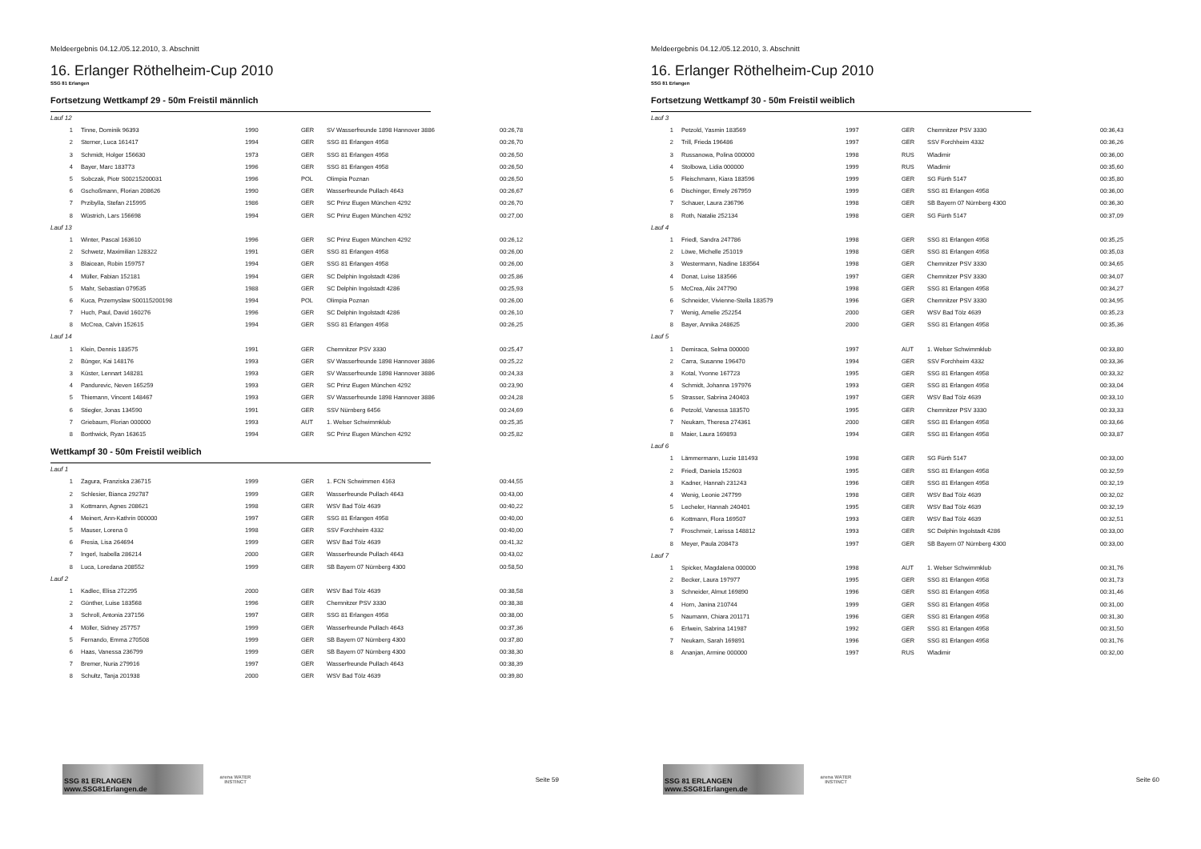Meldeergebnis 04.12./05.12.2010, 3. Abschnitt
16. Erlanger Röthelheim-Cup 2010
SSG 81 Erlangen
Fortsetzung Wettkampf 29 - 50m Freistil männlich
| Lauf 12 | | | | | |
| 1 | Tinne, Dominik 96393 | 1990 | GER | SV Wasserfreunde 1898 Hannover 3886 | 00:26,78 |
| 2 | Sterner, Luca 161417 | 1994 | GER | SSG 81 Erlangen 4958 | 00:26,70 |
| 3 | Schmidt, Holger 156630 | 1973 | GER | SSG 81 Erlangen 4958 | 00:26,50 |
| 4 | Bayer, Marc 183773 | 1996 | GER | SSG 81 Erlangen 4958 | 00:26,50 |
| 5 | Sobczak, Piotr S00215200031 | 1996 | POL | Olimpia Poznan | 00:26,50 |
| 6 | Gschoßmann, Florian 208626 | 1990 | GER | Wasserfreunde Pullach 4643 | 00:26,67 |
| 7 | Przibylla, Stefan 215995 | 1986 | GER | SC Prinz Eugen München 4292 | 00:26,70 |
| 8 | Wüstrich, Lars 156698 | 1994 | GER | SC Prinz Eugen München 4292 | 00:27,00 |
| Lauf 13 | | | | | |
| 1 | Winter, Pascal 163610 | 1996 | GER | SC Prinz Eugen München 4292 | 00:26,12 |
| 2 | Schwetz, Maximilian 128322 | 1991 | GER | SSG 81 Erlangen 4958 | 00:26,00 |
| 3 | Blaicean, Robin 159757 | 1994 | GER | SSG 81 Erlangen 4958 | 00:26,00 |
| 4 | Müller, Fabian 152181 | 1994 | GER | SC Delphin Ingolstadt 4286 | 00:25,86 |
| 5 | Mahr, Sebastian 079535 | 1988 | GER | SC Delphin Ingolstadt 4286 | 00:25,93 |
| 6 | Kuca, Przemyslaw S00115200198 | 1994 | POL | Olimpia Poznan | 00:26,00 |
| 7 | Huch, Paul, David 160276 | 1996 | GER | SC Delphin Ingolstadt 4286 | 00:26,10 |
| 8 | McCrea, Calvin 152615 | 1994 | GER | SSG 81 Erlangen 4958 | 00:26,25 |
| Lauf 14 | | | | | |
| 1 | Klein, Dennis 183575 | 1991 | GER | Chemnitzer PSV 3330 | 00:25,47 |
| 2 | Bünger, Kai 148176 | 1993 | GER | SV Wasserfreunde 1898 Hannover 3886 | 00:25,22 |
| 3 | Küster, Lennart 148281 | 1993 | GER | SV Wasserfreunde 1898 Hannover 3886 | 00:24,33 |
| 4 | Pandurevic, Neven 165259 | 1993 | GER | SC Prinz Eugen München 4292 | 00:23,90 |
| 5 | Thiemann, Vincent 148467 | 1993 | GER | SV Wasserfreunde 1898 Hannover 3886 | 00:24,28 |
| 6 | Stiegler, Jonas 134590 | 1991 | GER | SSV Nürnberg 6456 | 00:24,69 |
| 7 | Griebaum, Florian 000000 | 1993 | AUT | 1. Welser Schwimmklub | 00:25,35 |
| 8 | Borthwick, Ryan 163615 | 1994 | GER | SC Prinz Eugen München 4292 | 00:25,82 |
Wettkampf 30 - 50m Freistil weiblich
| Lauf 1 | | | | | |
| 1 | Zagura, Franziska 236715 | 1999 | GER | 1. FCN Schwimmen 4163 | 00:44,55 |
| 2 | Schlesier, Bianca 292787 | 1999 | GER | Wasserfreunde Pullach 4643 | 00:43,00 |
| 3 | Kottmann, Agnes 208621 | 1998 | GER | WSV Bad Tölz 4639 | 00:40,22 |
| 4 | Meinert, Ann-Kathrin 000000 | 1997 | GER | SSG 81 Erlangen 4958 | 00:40,00 |
| 5 | Mauser, Lorena 0 | 1998 | GER | SSV Forchheim 4332 | 00:40,00 |
| 6 | Fresia, Lisa 264694 | 1999 | GER | WSV Bad Tölz 4639 | 00:41,32 |
| 7 | Ingerl, Isabella 286214 | 2000 | GER | Wasserfreunde Pullach 4643 | 00:43,02 |
| 8 | Luca, Loredana 208552 | 1999 | GER | SB Bayern 07 Nürnberg 4300 | 00:58,50 |
| Lauf 2 | | | | | |
| 1 | Kadlec, Elisa 272295 | 2000 | GER | WSV Bad Tölz 4639 | 00:38,58 |
| 2 | Günther, Luise 183568 | 1996 | GER | Chemnitzer PSV 3330 | 00:38,38 |
| 3 | Schroll, Antonia 237156 | 1997 | GER | SSG 81 Erlangen 4958 | 00:38,00 |
| 4 | Möller, Sidney 257757 | 1999 | GER | Wasserfreunde Pullach 4643 | 00:37,36 |
| 5 | Fernando, Emma 270508 | 1999 | GER | SB Bayern 07 Nürnberg 4300 | 00:37,80 |
| 6 | Haas, Vanessa 236799 | 1999 | GER | SB Bayern 07 Nürnberg 4300 | 00:38,30 |
| 7 | Bremer, Nuria 279916 | 1997 | GER | Wasserfreunde Pullach 4643 | 00:38,39 |
| 8 | Schultz, Tanja 201938 | 2000 | GER | WSV Bad Tölz 4639 | 00:39,80 |
SSG 81 ERLANGEN www.SSG81Erlangen.de
arena WATER INSTINCT
Seite 59
Meldeergebnis 04.12./05.12.2010, 3. Abschnitt
16. Erlanger Röthelheim-Cup 2010
SSG 81 Erlangen
Fortsetzung Wettkampf 30 - 50m Freistil weiblich
| Lauf 3 | | | | | |
| 1 | Petzold, Yasmin 183569 | 1997 | GER | Chemnitzer PSV 3330 | 00:36,43 |
| 2 | Trill, Frieda 196486 | 1997 | GER | SSV Forchheim 4332 | 00:36,26 |
| 3 | Russanowa, Polina 000000 | 1998 | RUS | Wladimir | 00:36,00 |
| 4 | Stolbowa, Lidia 000000 | 1999 | RUS | Wladimir | 00:35,60 |
| 5 | Fleischmann, Kiara 183596 | 1999 | GER | SG Fürth 5147 | 00:35,80 |
| 6 | Dischinger, Emely 267959 | 1999 | GER | SSG 81 Erlangen 4958 | 00:36,00 |
| 7 | Schauer, Laura 236796 | 1998 | GER | SB Bayern 07 Nürnberg 4300 | 00:36,30 |
| 8 | Roth, Natalie 252134 | 1998 | GER | SG Fürth 5147 | 00:37,09 |
| Lauf 4 | | | | | |
| 1 | Friedl, Sandra 247786 | 1998 | GER | SSG 81 Erlangen 4958 | 00:35,25 |
| 2 | Löwe, Michelle 251019 | 1998 | GER | SSG 81 Erlangen 4958 | 00:35,03 |
| 3 | Westermann, Nadine 183564 | 1998 | GER | Chemnitzer PSV 3330 | 00:34,65 |
| 4 | Donat, Luise 183566 | 1997 | GER | Chemnitzer PSV 3330 | 00:34,07 |
| 5 | McCrea, Alix 247790 | 1998 | GER | SSG 81 Erlangen 4958 | 00:34,27 |
| 6 | Schneider, Vivienne-Stella 183579 | 1996 | GER | Chemnitzer PSV 3330 | 00:34,95 |
| 7 | Wenig, Amelie 252254 | 2000 | GER | WSV Bad Tölz 4639 | 00:35,23 |
| 8 | Bayer, Annika 248625 | 2000 | GER | SSG 81 Erlangen 4958 | 00:35,36 |
| Lauf 5 | | | | | |
| 1 | Demiraca, Selma 000000 | 1997 | AUT | 1. Welser Schwimmklub | 00:33,80 |
| 2 | Carra, Susanne 196470 | 1994 | GER | SSV Forchheim 4332 | 00:33,36 |
| 3 | Kotal, Yvonne 167723 | 1995 | GER | SSG 81 Erlangen 4958 | 00:33,32 |
| 4 | Schmidt, Johanna 197976 | 1993 | GER | SSG 81 Erlangen 4958 | 00:33,04 |
| 5 | Strasser, Sabrina 240403 | 1997 | GER | WSV Bad Tölz 4639 | 00:33,10 |
| 6 | Petzold, Vanessa 183570 | 1995 | GER | Chemnitzer PSV 3330 | 00:33,33 |
| 7 | Neukam, Theresa 274361 | 2000 | GER | SSG 81 Erlangen 4958 | 00:33,66 |
| 8 | Maier, Laura 169893 | 1994 | GER | SSG 81 Erlangen 4958 | 00:33,87 |
| Lauf 6 | | | | | |
| 1 | Lämmermann, Luzie 181493 | 1998 | GER | SG Fürth 5147 | 00:33,00 |
| 2 | Friedl, Daniela 152603 | 1995 | GER | SSG 81 Erlangen 4958 | 00:32,59 |
| 3 | Kadner, Hannah 231243 | 1996 | GER | SSG 81 Erlangen 4958 | 00:32,19 |
| 4 | Wenig, Leonie 247799 | 1998 | GER | WSV Bad Tölz 4639 | 00:32,02 |
| 5 | Lecheler, Hannah 240401 | 1995 | GER | WSV Bad Tölz 4639 | 00:32,19 |
| 6 | Kottmann, Flora 169507 | 1993 | GER | WSV Bad Tölz 4639 | 00:32,51 |
| 7 | Froschmeir, Larissa 148812 | 1993 | GER | SC Delphin Ingolstadt 4286 | 00:33,00 |
| 8 | Meyer, Paula 208473 | 1997 | GER | SB Bayern 07 Nürnberg 4300 | 00:33,00 |
| Lauf 7 | | | | | |
| 1 | Spicker, Magdalena 000000 | 1998 | AUT | 1. Welser Schwimmklub | 00:31,76 |
| 2 | Becker, Laura 197977 | 1995 | GER | SSG 81 Erlangen 4958 | 00:31,73 |
| 3 | Schneider, Almut 169890 | 1996 | GER | SSG 81 Erlangen 4958 | 00:31,46 |
| 4 | Horn, Janina 210744 | 1999 | GER | SSG 81 Erlangen 4958 | 00:31,00 |
| 5 | Naumann, Chiara 201171 | 1996 | GER | SSG 81 Erlangen 4958 | 00:31,30 |
| 6 | Erlwein, Sabrina 141987 | 1992 | GER | SSG 81 Erlangen 4958 | 00:31,50 |
| 7 | Neukam, Sarah 169891 | 1996 | GER | SSG 81 Erlangen 4958 | 00:31,76 |
| 8 | Ananjan, Armine 000000 | 1997 | RUS | Wladimir | 00:32,00 |
SSG 81 ERLANGEN www.SSG81Erlangen.de
arena WATER INSTINCT
Seite 60